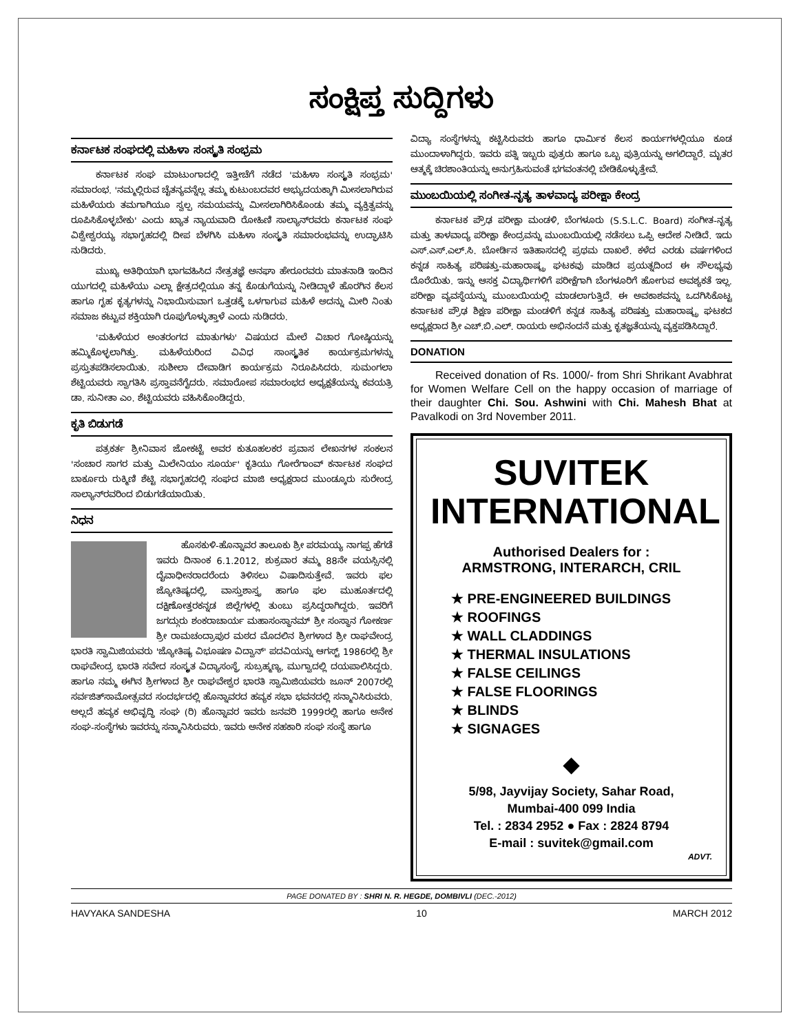ಸಂಕ್ಷಿಪ್ತ ಸುದ್ದಿಗಳು
ಕರ್ನಾಟಕ ಸಂಘದಲ್ಲಿ ಮಹಿಳಾ ಸಂಸ್ಕೃತಿ ಸಂಭ್ರಮ
ಕರ್ನಾಟಕ ಸಂಘ ಮಾಟುಂಗಾದಲ್ಲಿ ಇತ್ತೀಚೆಗೆ ನಡೆದ 'ಮಹಿಳಾ ಸಂಸ್ಕೃತಿ ಸಂಭ್ರಮ' ಸಮಾರಂಭ. 'ನಮ್ಮಲ್ಲಿರುವ ಚೈತನ್ಯವನ್ನೆಲ್ಲ ತಮ್ಮ ಕುಟುಂಬದವರ ಅಭ್ಯುದಯಕ್ಕಾಗಿ ಮೀಸಲಾಗಿರುವ ಮಹಿಳೆಯರು ತಮಗಾಗಿಯೂ ಸ್ವಲ್ಪ ಸಮಯವನ್ನು ಮೀಸಲಾಗಿರಿಸಿಕೊಂಡು ತಮ್ಮ ವ್ಯಕ್ತಿತ್ವವನ್ನು ರೂಪಿಸಿಕೊಳ್ಳಬೇಕು' ಎಂದು ಖ್ಯಾತ ನ್ಯಾಯವಾದಿ ರೋಹಿಣಿ ಸಾಲ್ಯಾನ್‌ರವರು ಕರ್ನಾಟಕ ಸಂಘ ವಿಶ್ವೇಶ್ವರಯ್ಯ ಸಭಾಗೃಹದಲ್ಲಿ ದೀಪ ಬೆಳಗಿಸಿ ಮಹಿಳಾ ಸಂಸ್ಕೃತಿ ಸಮಾರಂಭವನ್ನು ಉದ್ಘಾಟಿಸಿ ನುಡಿದರು.
ಮುಖ್ಯ ಅತಿಥಿಯಾಗಿ ಭಾಗವಹಿಸಿದ ನೇತ್ರತಜ್ಞೆ ಅನಘಾ ಹೇರೂರವರು ಮಾತನಾಡಿ ಇಂದಿನ ಯುಗದಲ್ಲಿ ಮಹಿಳೆಯು ಎಲ್ಲಾ ಕ್ಷೇತ್ರದಲ್ಲಿಯೂ ತನ್ನ ಕೊಡುಗೆಯನ್ನು ನೀಡಿದ್ದಾಳೆ ಹೊರಗಿನ ಕೆಲಸ ಹಾಗೂ ಗೃಹ ಕೃತ್ಯಗಳನ್ನು ನಿಭಾಯಿಸುವಾಗ ಒತ್ತಡಕ್ಕೆ ಒಳಗಾಗುವ ಮಹಿಳೆ ಅದನ್ನು ಮೀರಿ ನಿಂತು ಸಮಾಜ ಕಟ್ಟುವ ಶಕ್ತಿಯಾಗಿ ರೂಪುಗೊಳ್ಳುತ್ತಾಳೆ ಎಂದು ನುಡಿದರು.
'ಮಹಿಳೆಯರ ಅಂತರಂಗದ ಮಾತುಗಳು' ವಿಷಯದ ಮೇಲೆ ವಿಚಾರ ಗೋಷ್ಠಿಯನ್ನು ಹಮ್ಮಿಕೊಳ್ಳಲಾಗಿತ್ತು. ಮಹಿಳೆಯರಿಂದ ವಿವಿಧ ಸಾಂಸ್ಕೃತಿಕ ಕಾರ್ಯಕ್ರಮಗಳನ್ನು ಪ್ರಸ್ತುತಪಡಿಸಲಾಯಿತು. ಸುಶೀಲಾ ದೇವಾಡಿಗ ಕಾರ್ಯಕ್ರಮ ನಿರೂಪಿಸಿದರು. ಸುಮಂಗಲಾ ಶೆಟ್ಟಿಯವರು ಸ್ವಾಗತಿಸಿ ಪ್ರಸ್ತಾವನೆಗೈದರು. ಸಮಾರೋಪ ಸಮಾರಂಭದ ಅಧ್ಯಕ್ಷತೆಯನ್ನು ಕವಯತ್ರಿ ಡಾ. ಸುನೀತಾ ಎಂ. ಶೆಟ್ಟಿಯವರು ವಹಿಸಿಕೊಂಡಿದ್ದರು.
ಕೃತಿ ಬಿಡುಗಡೆ
ಪತ್ರಕರ್ತ ಶ್ರೀನಿವಾಸ ಜೋಕಟ್ಟೆ ಅವರ ಕುತೂಹಲಕರ ಪ್ರವಾಸ ಲೇಖನಗಳ ಸಂಕಲನ 'ಸಂಚಾರ ಸಾಗರ ಮತ್ತು ಮಿಲೇನಿಯಂ ಸೂರ್ಯ' ಕೃತಿಯು ಗೋರೆಗಾಂವ್ ಕರ್ನಾಟಕ ಸಂಘದ ಬಾರ್ಕೂರು ರುಕ್ಮಿಣಿ ಶೆಟ್ಟಿ ಸಭಾಗೃಹದಲ್ಲಿ ಸಂಘದ ಮಾಜಿ ಅಧ್ಯಕ್ಷರಾದ ಮುಂಡ್ಕೂರು ಸುರೇಂದ್ರ ಸಾಲ್ಯಾನ್‌ರವರಿಂದ ಬಿಡುಗಡೆಯಾಯಿತು.
ನಿಧನ
ಹೊಸಕುಳಿ-ಹೊನ್ನಾವರ ತಾಲೂಕು ಶ್ರೀ ಪರಮಯ್ಯ ನಾಗಪ್ಪ ಹೆಗಡೆ ಇವರು ದಿನಾಂಕ 6.1.2012, ಶುಕ್ರವಾರ ತಮ್ಮ 88ನೇ ವಯಸ್ಸಿನಲ್ಲಿ ದೈವಾಧೀನರಾದರೆಂದು ತಿಳಿಸಲು ವಿಷಾದಿಸುತ್ತೇವೆ. ಇವರು ಫಲ ಜ್ಯೋತಿಷ್ಯದಲ್ಲಿ, ವಾಸ್ತುಶಾಸ್ತ್ರ ಹಾಗೂ ಫಲ ಮುಹೂರ್ತದಲ್ಲಿ ದಕ್ಷಿಣೋತ್ತರಕನ್ನಡ ಜಿಲ್ಲೆಗಳಲ್ಲಿ ತುಂಬು ಪ್ರಸಿದ್ಧರಾಗಿದ್ದರು. ಇವರಿಗೆ ಜಗದ್ಗುರು ಶಂಕರಾಚಾರ್ಯ ಮಹಾಸಂಸ್ಥಾನಮ್ ಶ್ರೀ ಸಂಸ್ಥಾನ ಗೋಕರ್ಣ ಶ್ರೀ ರಾಮಚಂದ್ರಾಪುರ ಮಠದ ಮೊದಲಿನ ಶ್ರೀಗಳಾದ ಶ್ರೀ ರಾಘವೇಂದ್ರ ಭಾರತಿ ಸ್ವಾಮಿಜಿಯವರು 'ಜ್ಯೋತಿಷ್ಯ ವಿಭೂಷಣ ವಿದ್ವಾನ್' ಪದವಿಯನ್ನು ಆಗಸ್ಟ್ 1986ರಲ್ಲಿ ಶ್ರೀ ರಾಘವೇಂದ್ರ ಭಾರತಿ ಸವೇದ ಸಂಸ್ಕೃತ ವಿದ್ಯಾಸಂಸ್ಥೆ, ಸುಬ್ರಹ್ಮಣ್ಯ, ಮುಗ್ವಾದಲ್ಲಿ ದಯಪಾಲಿಸಿದ್ದರು. ಹಾಗೂ ನಮ್ಮ ಈಗಿನ ಶ್ರೀಗಳಾದ ಶ್ರೀ ರಾಘವೇಶ್ವರ ಭಾರತಿ ಸ್ವಾಮಿಜಿಯವರು ಜೂನ್ 2007ರಲ್ಲಿ ಸರ್ವಜಿತ್‌ಸಾಮೋತ್ಸವದ ಸಂದರ್ಭದಲ್ಲಿ ಹೊನ್ನಾವರದ ಹವ್ಯಕ ಸಭಾ ಭವನದಲ್ಲಿ ಸನ್ಮಾನಿಸಿರುವರು. ಅಲ್ಲದೆ ಹವ್ಯಕ ಅಭಿವೃದ್ಧಿ ಸಂಘ (ರಿ) ಹೊನ್ನಾವರ ಇವರು ಜನವರಿ 1999ರಲ್ಲಿ ಹಾಗೂ ಅನೇಕ ಸಂಘ-ಸಂಸ್ಥೆಗಳು ಇವರನ್ನು ಸನ್ಮಾನಿಸಿರುವರು. ಇವರು ಅನೇಕ ಸಹಕಾರಿ ಸಂಘ ಸಂಸ್ಥೆ ಹಾಗೂ
ವಿದ್ಯಾ ಸಂಸ್ಥೆಗಳನ್ನು ಕಟ್ಟಿಸಿರುವರು ಹಾಗೂ ಧಾರ್ಮಿಕ ಕೆಲಸ ಕಾರ್ಯಗಳಲ್ಲಿಯೂ ಕೂಡ ಮುಂದಾಳಾಗಿದ್ದರು. ಇವರು ಪತ್ನಿ ಇಬ್ಬರು ಪುತ್ರರು ಹಾಗೂ ಒಬ್ಬ ಪುತ್ರಿಯನ್ನು ಅಗಲಿದ್ದಾರೆ. ಮೃತರ ಆತ್ಮಕ್ಕೆ ಚಿರಶಾಂತಿಯನ್ನು ಅನುಗ್ರಹಿಸುವಂತೆ ಭಗವಂತನಲ್ಲಿ ಬೇಡಿಕೊಳ್ಳುತ್ತೇವೆ.
ಮುಂಬಯಿಯಲ್ಲಿ ಸಂಗೀತ-ನೃತ್ಯ ತಾಳವಾದ್ಯ ಪರೀಕ್ಷಾ ಕೇಂದ್ರ
ಕರ್ನಾಟಕ ಪ್ರೌಢ ಪರೀಕ್ಷಾ ಮಂಡಳಿ, ಬೆಂಗಳೂರು (S.S.L.C. Board) ಸಂಗೀತ-ನೃತ್ಯ ಮತ್ತು ತಾಳವಾದ್ಯ ಪರೀಕ್ಷಾ ಕೇಂದ್ರವನ್ನು ಮುಂಬಯಿಯಲ್ಲಿ ನಡೆಸಲು ಒಪ್ಪಿ ಆದೇಶ ನೀಡಿದೆ. ಇದು ಎಸ್.ಎಸ್.ಎಲ್.ಸಿ. ಬೋರ್ಡಿನ ಇತಿಹಾಸದಲ್ಲಿ ಪ್ರಥಮ ದಾಖಲೆ. ಕಳೆದ ಎರಡು ವರ್ಷಗಳಿಂದ ಕನ್ನಡ ಸಾಹಿತ್ಯ ಪರಿಷತ್ತು-ಮಹಾರಾಷ್ಟ್ರ ಘಟಕವು ಮಾಡಿದ ಪ್ರಯತ್ನದಿಂದ ಈ ಸೌಲಭ್ಯವು ದೊರೆಯಿತು. ಇನ್ನು ಆಸಕ್ತ ವಿದ್ಯಾರ್ಥಿಗಳಿಗೆ ಪರೀಕ್ಷೆಗಾಗಿ ಬೆಂಗಳೂರಿಗೆ ಹೋಗುವ ಅವಶ್ಯಕತೆ ಇಲ್ಲ. ಪರೀಕ್ಷಾ ವ್ಯವಸ್ಥೆಯನ್ನು ಮುಂಬಯಿಯಲ್ಲಿ ಮಾಡಲಾಗುತ್ತಿದೆ. ಈ ಅವಕಾಶವನ್ನು ಒದಗಿಸಿಕೊಟ್ಟ ಕರ್ನಾಟಕ ಪ್ರೌಢ ಶಿಕ್ಷಣ ಪರೀಕ್ಷಾ ಮಂಡಳಿಗೆ ಕನ್ನಡ ಸಾಹಿತ್ಯ ಪರಿಷತ್ತು ಮಹಾರಾಷ್ಟ್ರ ಘಟಕದ ಅಧ್ಯಕ್ಷರಾದ ಶ್ರೀ ಎಚ್.ಬಿ.ಎಲ್. ರಾಯರು ಅಭಿನಂದನೆ ಮತ್ತು ಕೃತಜ್ಞತೆಯನ್ನು ವ್ಯಕ್ತಪಡಿಸಿದ್ದಾರೆ.
DONATION
Received donation of Rs. 1000/- from Shri Shrikant Avabhrat for Women Welfare Cell on the happy occasion of marriage of their daughter Chi. Sou. Ashwini with Chi. Mahesh Bhat at Pavalkodi on 3rd November 2011.
SUVITEK
INTERNATIONAL
Authorised Dealers for :
ARMSTRONG, INTERARCH, CRIL
★ PRE-ENGINEERED BUILDINGS
★ ROOFINGS
★ WALL CLADDINGS
★ THERMAL INSULATIONS
★ FALSE CEILINGS
★ FALSE FLOORINGS
★ BLINDS
★ SIGNAGES
◆
5/98, Jayvijay Society, Sahar Road,
Mumbai-400 099 India
Tel. : 2834 2952 ● Fax : 2824 8794
E-mail : suvitek@gmail.com
ADVT.
PAGE DONATED BY : SHRI N. R. HEGDE, DOMBIVLI (DEC.-2012)
HAVYAKA SANDESHA 10 MARCH 2012